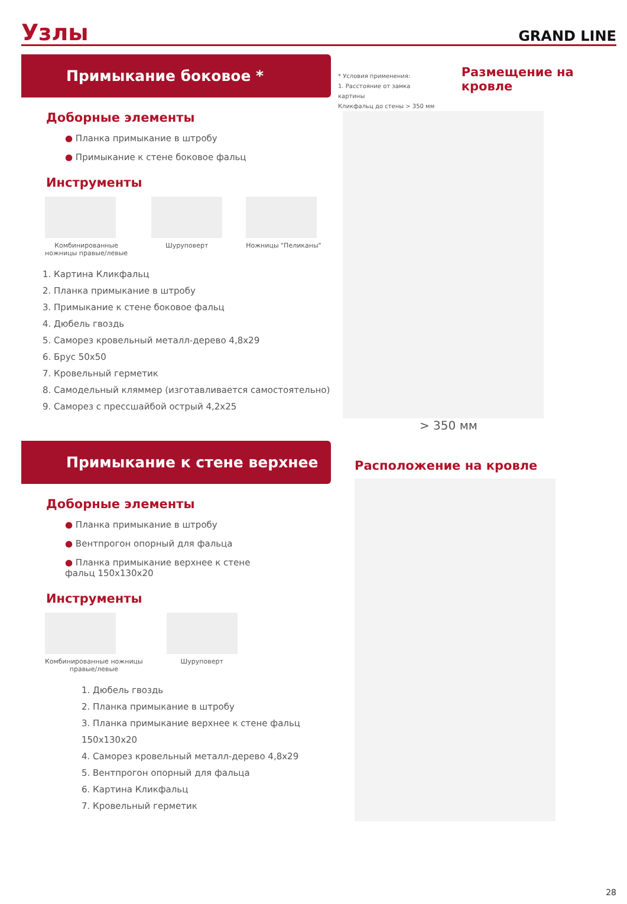Узлы
GRAND LINE
Примыкание боковое *
Доборные элементы
● Планка примыкание в штробу
● Примыкание к стене боковое фальц
Инструменты
Комбинированные
ножницы правые/левые
Шуруповерт Ножницы "Пеликаны"
1. Картина Кликфальц
2. Планка примыкание в штробу
3. Примыкание к стене боковое фальц
4. Дюбель гвоздь
5. Саморез кровельный металл-дерево 4,8x29
6. Брус 50x50
7. Кровельный герметик
8. Самодельный кляммер (изготавливается самостоятельно)
9. Саморез с прессшайбой острый 4,2x25
* Условия применения:
1. Расстояние от замка картины
Кликфальц до стены > 350 мм
Размещение на кровле
> 350 мм
Примыкание к стене верхнее
Доборные элементы
● Планка примыкание в штробу
● Вентпрогон опорный для фальца
● Планка примыкание верхнее к стене
фальц 150x130x20
Инструменты
Комбинированные ножницы
правые/левые
Шуруповерт
1. Дюбель гвоздь
2. Планка примыкание в штробу
3. Планка примыкание верхнее к стене фальц 150x130x20
4. Саморез кровельный металл-дерево 4,8x29
5. Вентпрогон опорный для фальца
6. Картина Кликфальц
7. Кровельный герметик
Расположение на кровле
28